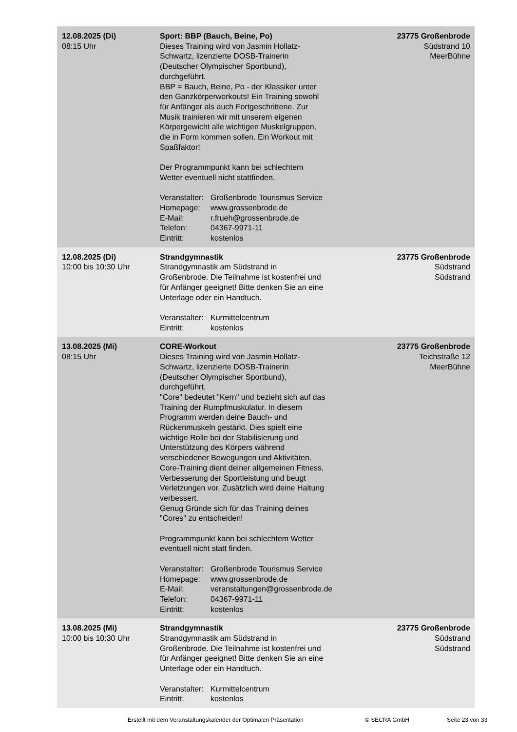| 12.08.2025 (Di) 08:15 Uhr | Sport: BBP (Bauch, Beine, Po) Dieses Training wird von Jasmin Hollatz- Schwartz, lizenzierte DOSB-Trainerin (Deutscher Olympischer Sportbund), durchgeführt. BBP = Bauch, Beine, Po - der Klassiker unter den Ganzkörperworkouts! Ein Training sowohl für Anfänger als auch Fortgeschrittene. Zur Musik trainieren wir mit unserem eigenen Körpergewicht alle wichtigen Muskelgruppen, die in Form kommen sollen. Ein Workout mit Spaßfaktor! Der Programmpunkt kann bei schlechtem Wetter eventuell nicht stattfinden. Veranstalter: Großenbrode Tourismus Service Homepage: www.grossenbrode.de E-Mail: r.frueh@grossenbrode.de Telefon: 04367-9971-11 Eintritt: kostenlos | 23775 Großenbrode Südstrand 10 MeerBühne |
| 12.08.2025 (Di) 10:00 bis 10:30 Uhr | Strandgymnastik Strandgymnastik am Südstrand in Großenbrode. Die Teilnahme ist kostenfrei und für Anfänger geeignet! Bitte denken Sie an eine Unterlage oder ein Handtuch. Veranstalter: Kurmittelcentrum Eintritt: kostenlos | 23775 Großenbrode Südstrand Südstrand |
| 13.08.2025 (Mi) 08:15 Uhr | CORE-Workout Dieses Training wird von Jasmin Hollatz- Schwartz, lizenzierte DOSB-Trainerin (Deutscher Olympischer Sportbund), durchgeführt. "Core" bedeutet "Kern" und bezieht sich auf das Training der Rumpfmuskulatur. In diesem Programm werden deine Bauch- und Rückenmuskeln gestärkt. Dies spielt eine wichtige Rolle bei der Stabilisierung und Unterstützung des Körpers während verschiedener Bewegungen und Aktivitäten. Core-Training dient deiner allgemeinen Fitness, Verbesserung der Sportleistung und beugt Verletzungen vor. Zusätzlich wird deine Haltung verbessert. Genug Gründe sich für das Training deines "Cores" zu entscheiden! Programmpunkt kann bei schlechtem Wetter eventuell nicht statt finden. Veranstalter: Großenbrode Tourismus Service Homepage: www.grossenbrode.de E-Mail: veranstaltungen@grossenbrode.de Telefon: 04367-9971-11 Eintritt: kostenlos | 23775 Großenbrode Teichstraße 12 MeerBühne |
| 13.08.2025 (Mi) 10:00 bis 10:30 Uhr | Strandgymnastik Strandgymnastik am Südstrand in Großenbrode. Die Teilnahme ist kostenfrei und für Anfänger geeignet! Bitte denken Sie an eine Unterlage oder ein Handtuch. Veranstalter: Kurmittelcentrum Eintritt: kostenlos | 23775 Großenbrode Südstrand Südstrand |
Erstellt mit dem Veranstaltungskalender der Optimalen Präsentation © SECRA GmbH Seite 23 von 33